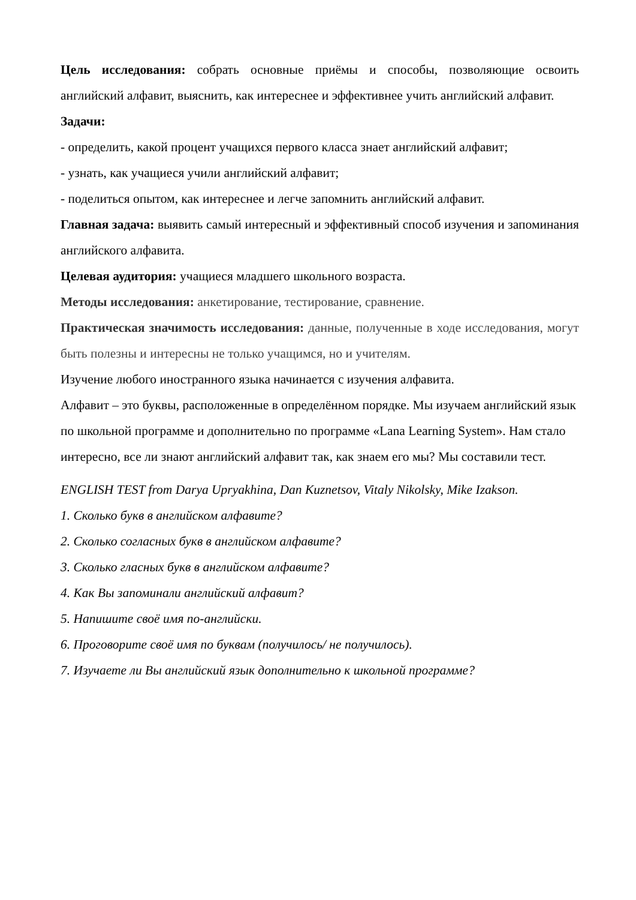Цель исследования: собрать основные приёмы и способы, позволяющие освоить английский алфавит, выяснить, как интереснее и эффективнее учить английский алфавит.
Задачи:
- определить, какой процент учащихся первого класса знает английский алфавит;
- узнать, как учащиеся учили английский алфавит;
- поделиться опытом, как интереснее и легче запомнить английский алфавит.
Главная задача: выявить самый интересный и эффективный способ изучения и запоминания английского алфавита.
Целевая аудитория: учащиеся младшего школьного возраста.
Методы исследования: анкетирование, тестирование, сравнение.
Практическая значимость исследования: данные, полученные в ходе исследования, могут быть полезны и интересны не только учащимся, но и учителям.
Изучение любого иностранного языка начинается с изучения алфавита.
Алфавит – это буквы, расположенные в определённом порядке. Мы изучаем английский язык по школьной программе и дополнительно по программе «Lana Learning System». Нам стало интересно, все ли знают английский алфавит так, как знаем его мы? Мы составили тест.
ENGLISH TEST from Darya Upryakhina, Dan Kuznetsov, Vitaly Nikolsky, Mike Izakson.
1. Сколько букв в английском алфавите?
2. Сколько согласных букв в английском алфавите?
3. Сколько гласных букв в английском алфавите?
4. Как Вы запоминали английский алфавит?
5. Напишите своё имя по-английски.
6. Проговорите своё имя по буквам (получилось/ не получилось).
7. Изучаете ли Вы английский язык дополнительно к школьной программе?